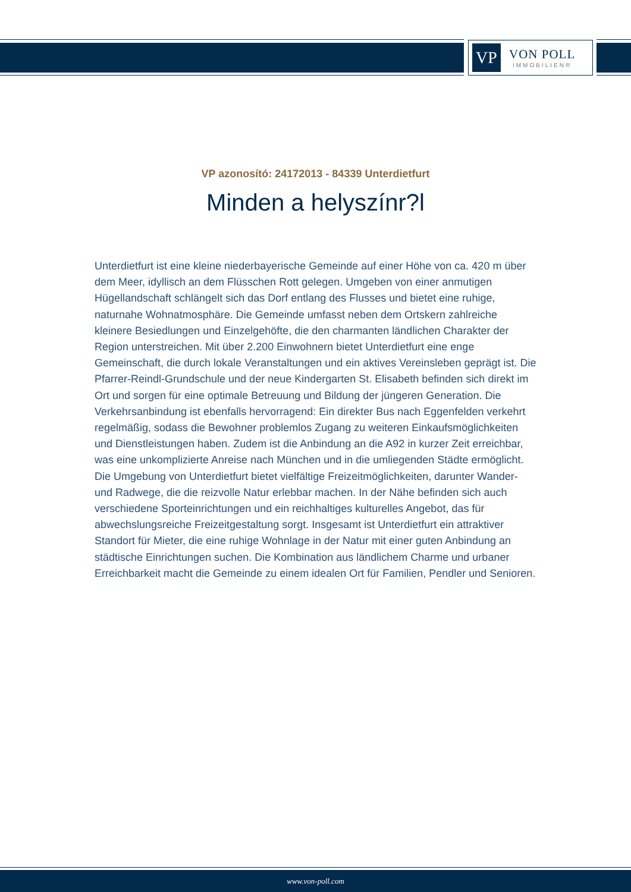VP
VON POLL
IMMOBILIEN®
VP azonosító: 24172013 - 84339 Unterdietfurt
Minden a helyszínr?l
Unterdietfurt ist eine kleine niederbayerische Gemeinde auf einer Höhe von ca. 420 m über dem Meer, idyllisch an dem Flüsschen Rott gelegen. Umgeben von einer anmutigen Hügellandschaft schlängelt sich das Dorf entlang des Flusses und bietet eine ruhige, naturnahe Wohnatmosphäre. Die Gemeinde umfasst neben dem Ortskern zahlreiche kleinere Besiedlungen und Einzelgehöfte, die den charmanten ländlichen Charakter der Region unterstreichen. Mit über 2.200 Einwohnern bietet Unterdietfurt eine enge Gemeinschaft, die durch lokale Veranstaltungen und ein aktives Vereinsleben geprägt ist. Die Pfarrer-Reindl-Grundschule und der neue Kindergarten St. Elisabeth befinden sich direkt im Ort und sorgen für eine optimale Betreuung und Bildung der jüngeren Generation. Die Verkehrsanbindung ist ebenfalls hervorragend: Ein direkter Bus nach Eggenfelden verkehrt regelmäßig, sodass die Bewohner problemlos Zugang zu weiteren Einkaufsmöglichkeiten und Dienstleistungen haben. Zudem ist die Anbindung an die A92 in kurzer Zeit erreichbar, was eine unkomplizierte Anreise nach München und in die umliegenden Städte ermöglicht. Die Umgebung von Unterdietfurt bietet vielfältige Freizeitmöglichkeiten, darunter Wander- und Radwege, die die reizvolle Natur erlebbar machen. In der Nähe befinden sich auch verschiedene Sporteinrichtungen und ein reichhaltiges kulturelles Angebot, das für abwechslungsreiche Freizeitgestaltung sorgt. Insgesamt ist Unterdietfurt ein attraktiver Standort für Mieter, die eine ruhige Wohnlage in der Natur mit einer guten Anbindung an städtische Einrichtungen suchen. Die Kombination aus ländlichem Charme und urbaner Erreichbarkeit macht die Gemeinde zu einem idealen Ort für Familien, Pendler und Senioren.
www.von-poll.com